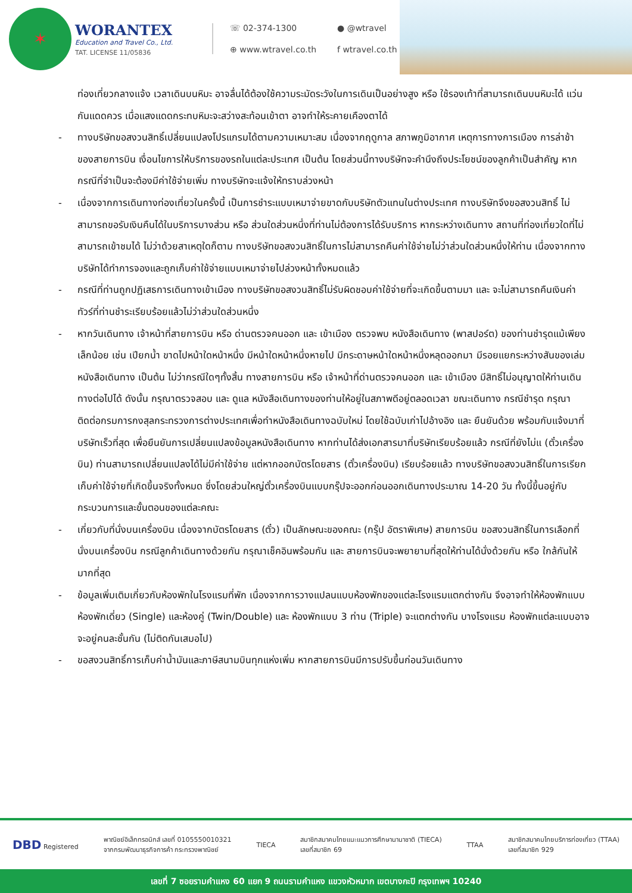✶
WORANTEX
Education and Travel Co., Ltd.
TAT. LICENSE 11/05836
☏ 02-374-1300
● @wtravel
⊕ www.wtravel.co.th
f wtravel.co.th
ท่องเที่ยวกลางแจ้ง เวลาเดินบนหิมะ อาจลื่นได้ต้องใช้ความระมัดระวังในการเดินเป็นอย่างสูง หรือ ใช้รองเท้าที่สามารถเดินบนหิมะได้ แว่นกันแดดควร เมื่อแสงแดดกระทบหิมะจะสว่างสะท้อนเข้าตา อาจทำให้ระคายเคืองตาได้
- ทางบริษัทขอสงวนสิทธิ์เปลี่ยนแปลงโปรแกรมได้ตามความเหมาะสม เนื่องจากฤดูกาล สภาพภูมิอากาศ เหตุการทางการเมือง การล่าช้าของสายการบิน เงื่อนไขการให้บริการของรถในแต่ละประเทศ เป็นต้น โดยส่วนนี้ทางบริษัทจะคำนึงถึงประโยชน์ของลูกค้าเป็นสำคัญ หากกรณีที่จำเป็นจะต้องมีค่าใช้จ่ายเพิ่ม ทางบริษัทจะแจ้งให้ทราบล่วงหน้า
- เนื่องจากการเดินทางท่องเที่ยวในครั้งนี้ เป็นการชำระแบบเหมาจ่ายขาดกับบริษัทตัวแทนในต่างประเทศ ทางบริษัทจึงขอสงวนสิทธิ์ ไม่สามารถขอรับเงินคืนได้ในบริการบางส่วน หรือ ส่วนใดส่วนหนึ่งที่ท่านไม่ต้องการได้รับบริการ หากระหว่างเดินทาง สถานที่ท่องเที่ยวใดที่ไม่สามารถเข้าชมได้ ไม่ว่าด้วยสาเหตุใดก็ตาม ทางบริษัทขอสงวนสิทธิ์ในการไม่สามารถคืนค่าใช้จ่ายไม่ว่าส่วนใดส่วนหนึ่งให้ท่าน เนื่องจากทางบริษัทได้ทำการจองและถูกเก็บค่าใช้จ่ายแบบเหมาจ่ายไปล่วงหน้าทั้งหมดแล้ว
- กรณีที่ท่านถูกปฏิเสธการเดินทางเข้าเมือง ทางบริษัทขอสงวนสิทธิ์ไม่รับผิดชอบค่าใช้จ่ายที่จะเกิดขึ้นตามมา และ จะไม่สามารถคืนเงินค่าทัวร์ที่ท่านชำระเรียบร้อยแล้วไม่ว่าส่วนใดส่วนหนึ่ง
- หากวันเดินทาง เจ้าหน้าที่สายการบิน หรือ ด่านตรวจคนออก และ เข้าเมือง ตรวจพบ หนังสือเดินทาง (พาสปอร์ต) ของท่านชำรุดแม้เพียงเล็กน้อย เช่น เปียกน้ำ ขาดไปหน้าใดหน้าหนึ่ง มีหน้าใดหน้าหนึ่งหายไป มีกระดาษหน้าใดหน้าหนึ่งหลุดออกมา มีรอยแยกระหว่างสันของเล่มหนังสือเดินทาง เป็นต้น ไม่ว่ากรณีใดๆทั้งสิ้น ทางสายการบิน หรือ เจ้าหน้าที่ด่านตรวจคนออก และ เข้าเมือง มีสิทธิ์ไม่อนุญาตให้ท่านเดินทางต่อไปได้ ดังนั้น กรุณาตรวจสอบ และ ดูแล หนังสือเดินทางของท่านให้อยู่ในสภาพดีอยู่ตลอดเวลา ขณะเดินทาง กรณีชำรุด กรุณาติดต่อกรมการกงสุลกระทรวงการต่างประเทศเพื่อทำหนังสือเดินทางฉบับใหม่ โดยใช้ฉบับเก่าไปอ้างอิง และ ยืนยันด้วย พร้อมกับแจ้งมาที่บริษัทเร็วที่สุด เพื่อยืนยันการเปลี่ยนแปลงข้อมูลหนังสือเดินทาง หากท่านได้ส่งเอกสารมาที่บริษัทเรียบร้อยแล้ว กรณีที่ยังไม่แ (ตั๋วเครื่องบิน) ท่านสามารถเปลี่ยนแปลงได้ไม่มีค่าใช้จ่าย แต่หากออกบัตรโดยสาร (ตั๋วเครื่องบิน) เรียบร้อยแล้ว ทางบริษัทขอสงวนสิทธิ์ในการเรียกเก็บค่าใช้จ่ายที่เกิดขึ้นจริงทั้งหมด ซึ่งโดยส่วนใหญ่ตั๋วเครื่องบินแบบกรุ๊ปจะออกก่อนออกเดินทางประมาณ 14-20 วัน ทั้งนี้ขึ้นอยู่กับกระบวนการและขั้นตอนของแต่ละคณะ
- เกี่ยวกับที่นั่งบนเครื่องบิน เนื่องจากบัตรโดยสาร (ตั๋ว) เป็นลักษณะของคณะ (กรุ๊ป อัตราพิเศษ) สายการบิน ขอสงวนสิทธิ์ในการเลือกที่นั่งบนเครื่องบิน กรณีลูกค้าเดินทางด้วยกัน กรุณาเช็คอินพร้อมกัน และ สายการบินจะพยายามที่สุดให้ท่านได้นั่งด้วยกัน หรือ ใกล้กันให้มากที่สุด
- ข้อมูลเพิ่มเติมเกี่ยวกับห้องพักในโรงแรมที่พัก เนื่องจากการวางแปลนแบบห้องพักของแต่ละโรงแรมแตกต่างกัน จึงอาจทำให้ห้องพักแบบห้องพักเดี่ยว (Single) และห้องคู่ (Twin/Double) และ ห้องพักแบบ 3 ท่าน (Triple) จะแตกต่างกัน บางโรงแรม ห้องพักแต่ละแบบอาจจะอยู่คนละชั้นกัน (ไม่ติดกันเสมอไป)
- ขอสงวนสิทธิ์การเก็บค่าน้ำมันและภาษีสนามบินทุกแห่งเพิ่ม หากสายการบินมีการปรับขึ้นก่อนวันเดินทาง
DBD Registered
พาณิชย์อิเล็กทรอนิกส์ เลขที่ 0105550010321
จากกรมพัฒนาธุรกิจการค้า กระทรวงพาณิชย์
TIECA
สมาชิกสมาคมไทยแนะแนวการศึกษานานาชาติ (TIECA)
เลขที่สมาชิก 69
TTAA
สมาชิกสมาคมไทยบริการท่องเที่ยว (TTAA)
เลขที่สมาชิก 929
เลขที่ 7 ซอยรามคำแหง 60 แยก 9 ถนนรามคำแหง แขวงหัวหมาก เขตบางกะปิ กรุงเทพฯ 10240